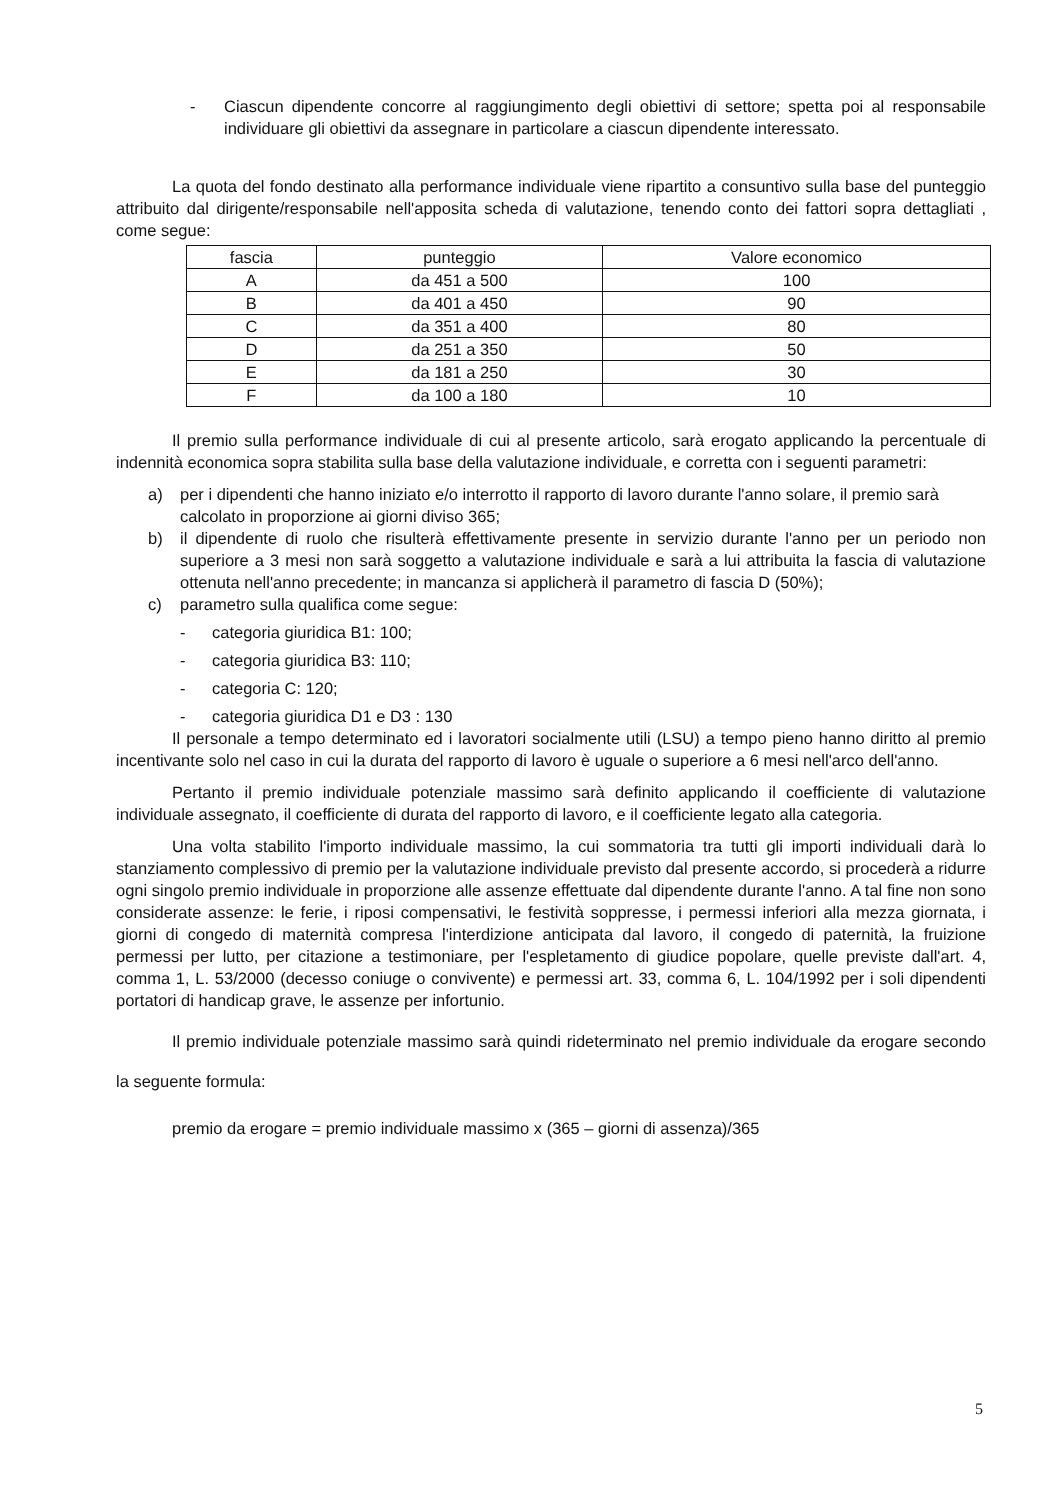- Ciascun dipendente concorre al raggiungimento degli obiettivi di settore; spetta poi al responsabile individuare gli obiettivi da assegnare in particolare a ciascun dipendente interessato.
La quota del fondo destinato alla performance individuale viene ripartito a consuntivo sulla base del punteggio attribuito dal dirigente/responsabile nell'apposita scheda di valutazione, tenendo conto dei fattori sopra dettagliati , come segue:
| fascia | punteggio | Valore economico |
| --- | --- | --- |
| A | da 451 a 500 | 100 |
| B | da 401 a 450 | 90 |
| C | da 351 a 400 | 80 |
| D | da 251 a 350 | 50 |
| E | da 181 a 250 | 30 |
| F | da 100 a 180 | 10 |
Il premio sulla performance individuale di cui al presente articolo, sarà erogato applicando la percentuale di indennità economica sopra stabilita sulla base della valutazione individuale, e corretta con i seguenti parametri:
a) per i dipendenti che hanno iniziato e/o interrotto il rapporto di lavoro durante l'anno solare, il premio sarà calcolato in proporzione ai giorni diviso 365;
b) il dipendente di ruolo che risulterà effettivamente presente in servizio durante l'anno per un periodo non superiore a 3 mesi non sarà soggetto a valutazione individuale e sarà a lui attribuita la fascia di valutazione ottenuta nell'anno precedente; in mancanza si applicherà il parametro di fascia D (50%);
c) parametro sulla qualifica come segue:
- categoria giuridica B1: 100;
- categoria giuridica B3: 110;
- categoria C: 120;
- categoria giuridica D1 e D3 : 130
Il personale a tempo determinato ed i lavoratori socialmente utili (LSU) a tempo pieno hanno diritto al premio incentivante solo nel caso in cui la durata del rapporto di lavoro è uguale o superiore a 6 mesi nell'arco dell'anno.
Pertanto il premio individuale potenziale massimo sarà definito applicando il coefficiente di valutazione individuale assegnato, il coefficiente di durata del rapporto di lavoro, e il coefficiente legato alla categoria.
Una volta stabilito l'importo individuale massimo, la cui sommatoria tra tutti gli importi individuali darà lo stanziamento complessivo di premio per la valutazione individuale previsto dal presente accordo, si procederà a ridurre ogni singolo premio individuale in proporzione alle assenze effettuate dal dipendente durante l'anno. A tal fine non sono considerate assenze: le ferie, i riposi compensativi, le festività soppresse, i permessi inferiori alla mezza giornata, i giorni di congedo di maternità compresa l'interdizione anticipata dal lavoro, il congedo di paternità, la fruizione permessi per lutto, per citazione a testimoniare, per l'espletamento di giudice popolare, quelle previste dall'art. 4, comma 1, L. 53/2000 (decesso coniuge o convivente) e permessi art. 33, comma 6, L. 104/1992 per i soli dipendenti portatori di handicap grave, le assenze per infortunio.
Il premio individuale potenziale massimo sarà quindi rideterminato nel premio individuale da erogare secondo la seguente formula:
premio da erogare = premio individuale massimo x (365 – giorni di assenza)/365
5